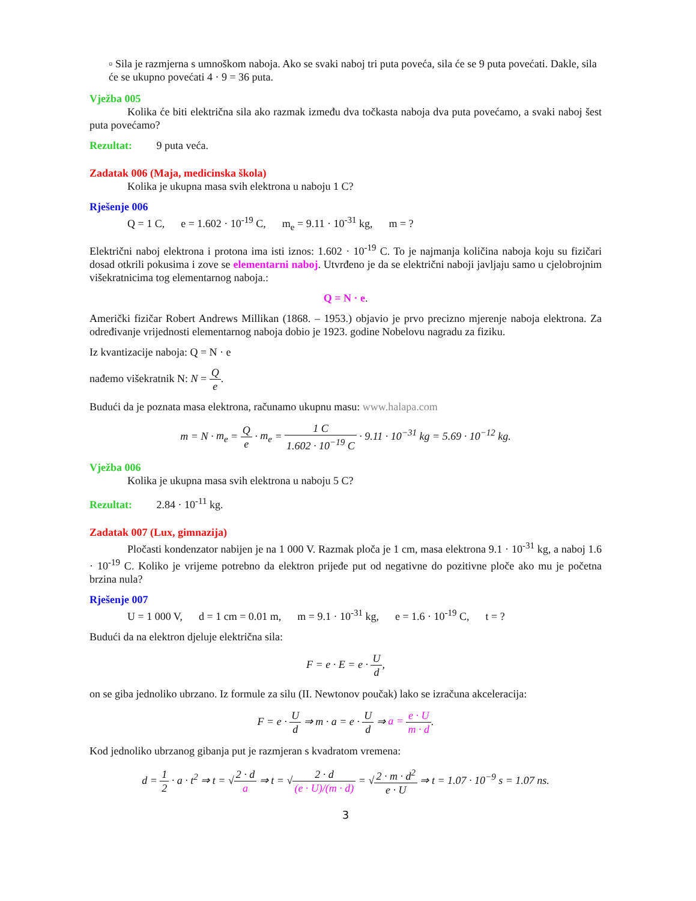▫ Sila je razmjerna s umnoškom naboja. Ako se svaki naboj tri puta poveća, sila će se 9 puta povećati. Dakle, sila će se ukupno povećati 4 · 9 = 36 puta.
Vježba 005
Kolika će biti električna sila ako razmak između dva točkasta naboja dva puta povećamo, a svaki naboj šest puta povećamo?
Rezultat: 9 puta veća.
Zadatak 006 (Maja, medicinska škola)
Kolika je ukupna masa svih elektrona u naboju 1 C?
Rješenje 006
Q = 1 C, e = 1.602 · 10<sup>-19</sup> C, m<sub>e</sub> = 9.11 · 10<sup>-31</sup> kg, m = ?
Električni naboj elektrona i protona ima isti iznos: 1.602 · 10<sup>-19</sup> C. To je najmanja količina naboja koju su fizičari dosad otkrili pokusima i zove se elementarni naboj. Utvrđeno je da se električni naboji javljaju samo u cjelobrojnim višekratnicima tog elementarnog naboja.:
Q = N · e.
Američki fizičar Robert Andrews Millikan (1868. – 1953.) objavio je prvo precizno mjerenje naboja elektrona. Za određivanje vrijednosti elementarnog naboja dobio je 1923. godine Nobelovu nagradu za fiziku.
Iz kvantizacije naboja: Q = N · e
nađemo višekratnik N: N = Q e.
Budući da je poznata masa elektrona, računamo ukupnu masu: www.halapa.com
m = N · m<sub>e</sub> = Q e · m<sub>e</sub> = 1 C 1.602 · 10<sup>−19</sup> C · 9.11 · 10<sup>−31</sup> kg = 5.69 · 10<sup>−12</sup> kg.
Vježba 006
Kolika je ukupna masa svih elektrona u naboju 5 C?
Rezultat: 2.84 · 10<sup>-11</sup> kg.
Zadatak 007 (Lux, gimnazija)
Pločasti kondenzator nabijen je na 1 000 V. Razmak ploča je 1 cm, masa elektrona 9.1 · 10<sup>-31</sup> kg, a naboj 1.6 · 10<sup>-19</sup> C. Koliko je vrijeme potrebno da elektron prijeđe put od negativne do pozitivne ploče ako mu je početna brzina nula?
Rješenje 007
U = 1 000 V, d = 1 cm = 0.01 m, m = 9.1 · 10<sup>-31</sup> kg, e = 1.6 · 10<sup>-19</sup> C, t = ?
Budući da na elektron djeluje električna sila:
F = e · E = e · U d,
on se giba jednoliko ubrzano. Iz formule za silu (II. Newtonov poučak) lako se izračuna akceleracija:
F = e · U d ⇒ m · a = e · U d ⇒ a = e · U m · d.
Kod jednoliko ubrzanog gibanja put je razmjeran s kvadratom vremena:
d = 1 2 · a · t<sup>2</sup> ⇒ t = √2 · d a ⇒ t = √2 · d (e · U)/(m · d) = √2 · m · d<sup>2</sup> e · U ⇒ t = 1.07 · 10<sup>−9</sup> s = 1.07 ns.
3